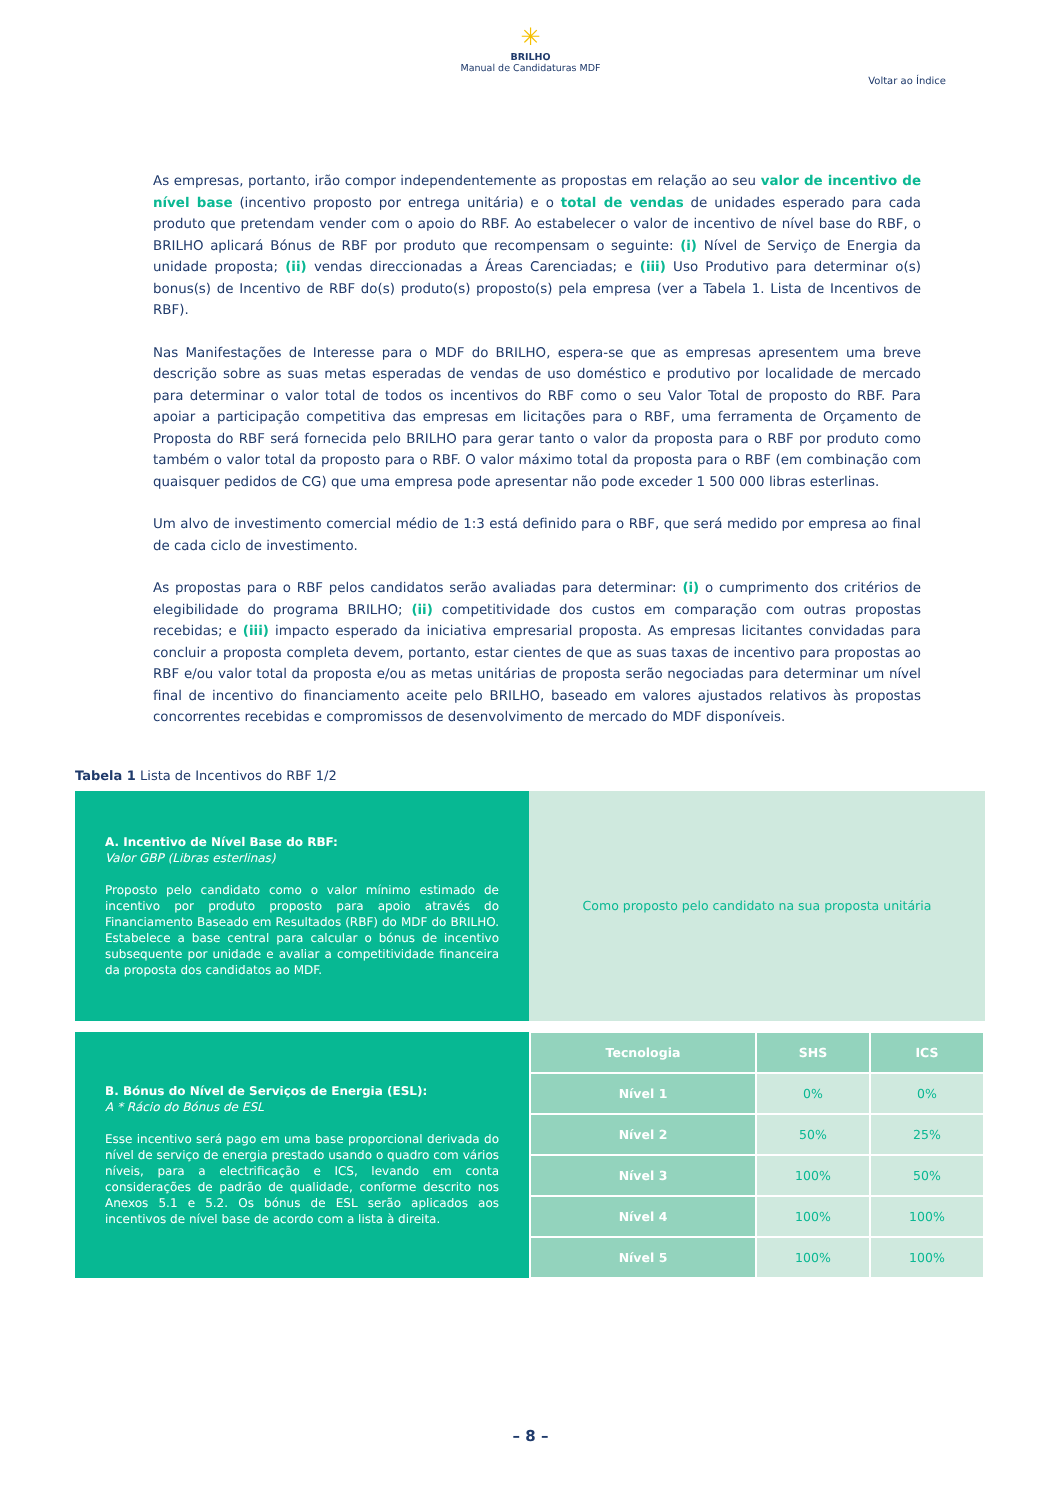✳
BRILHO
Manual de Candidaturas MDF
Voltar ao Índice
As empresas, portanto, irão compor independentemente as propostas em relação ao seu valor de incentivo de nível base (incentivo proposto por entrega unitária) e o total de vendas de unidades esperado para cada produto que pretendam vender com o apoio do RBF. Ao estabelecer o valor de incentivo de nível base do RBF, o BRILHO aplicará Bónus de RBF por produto que recompensam o seguinte: (i) Nível de Serviço de Energia da unidade proposta; (ii) vendas direccionadas a Áreas Carenciadas; e (iii) Uso Produtivo para determinar o(s) bonus(s) de Incentivo de RBF do(s) produto(s) proposto(s) pela empresa (ver a Tabela 1. Lista de Incentivos de RBF).
Nas Manifestações de Interesse para o MDF do BRILHO, espera-se que as empresas apresentem uma breve descrição sobre as suas metas esperadas de vendas de uso doméstico e produtivo por localidade de mercado para determinar o valor total de todos os incentivos do RBF como o seu Valor Total de proposto do RBF. Para apoiar a participação competitiva das empresas em licitações para o RBF, uma ferramenta de Orçamento de Proposta do RBF será fornecida pelo BRILHO para gerar tanto o valor da proposta para o RBF por produto como também o valor total da proposto para o RBF. O valor máximo total da proposta para o RBF (em combinação com quaisquer pedidos de CG) que uma empresa pode apresentar não pode exceder 1 500 000 libras esterlinas.
Um alvo de investimento comercial médio de 1:3 está definido para o RBF, que será medido por empresa ao final de cada ciclo de investimento.
As propostas para o RBF pelos candidatos serão avaliadas para determinar: (i) o cumprimento dos critérios de elegibilidade do programa BRILHO; (ii) competitividade dos custos em comparação com outras propostas recebidas; e (iii) impacto esperado da iniciativa empresarial proposta. As empresas licitantes convidadas para concluir a proposta completa devem, portanto, estar cientes de que as suas taxas de incentivo para propostas ao RBF e/ou valor total da proposta e/ou as metas unitárias de proposta serão negociadas para determinar um nível final de incentivo do financiamento aceite pelo BRILHO, baseado em valores ajustados relativos às propostas concorrentes recebidas e compromissos de desenvolvimento de mercado do MDF disponíveis.
Tabela 1 Lista de Incentivos do RBF 1/2
| A. Incentivo de Nível Base do RBF: Valor GBP (Libras esterlinas) Proposto pelo candidato como o valor mínimo estimado de incentivo por produto proposto para apoio através do Financiamento Baseado em Resultados (RBF) do MDF do BRILHO. Estabelece a base central para calcular o bónus de incentivo subsequente por unidade e avaliar a competitividade financeira da proposta dos candidatos ao MDF. | Como proposto pelo candidato na sua proposta unitária |
| B. Bónus do Nível de Serviços de Energia (ESL): A * Rácio do Bónus de ESL Esse incentivo será pago em uma base proporcional derivada do nível de serviço de energia prestado usando o quadro com vários níveis, para a electrificação e ICS, levando em conta considerações de padrão de qualidade, conforme descrito nos Anexos 5.1 e 5.2. Os bónus de ESL serão aplicados aos incentivos de nível base de acordo com a lista à direita. | Tecnologia | SHS | ICS |
| | Nível 1 | 0% | 0% |
| | Nível 2 | 50% | 25% |
| | Nível 3 | 100% | 50% |
| | Nível 4 | 100% | 100% |
| | Nível 5 | 100% | 100% |
– 8 –